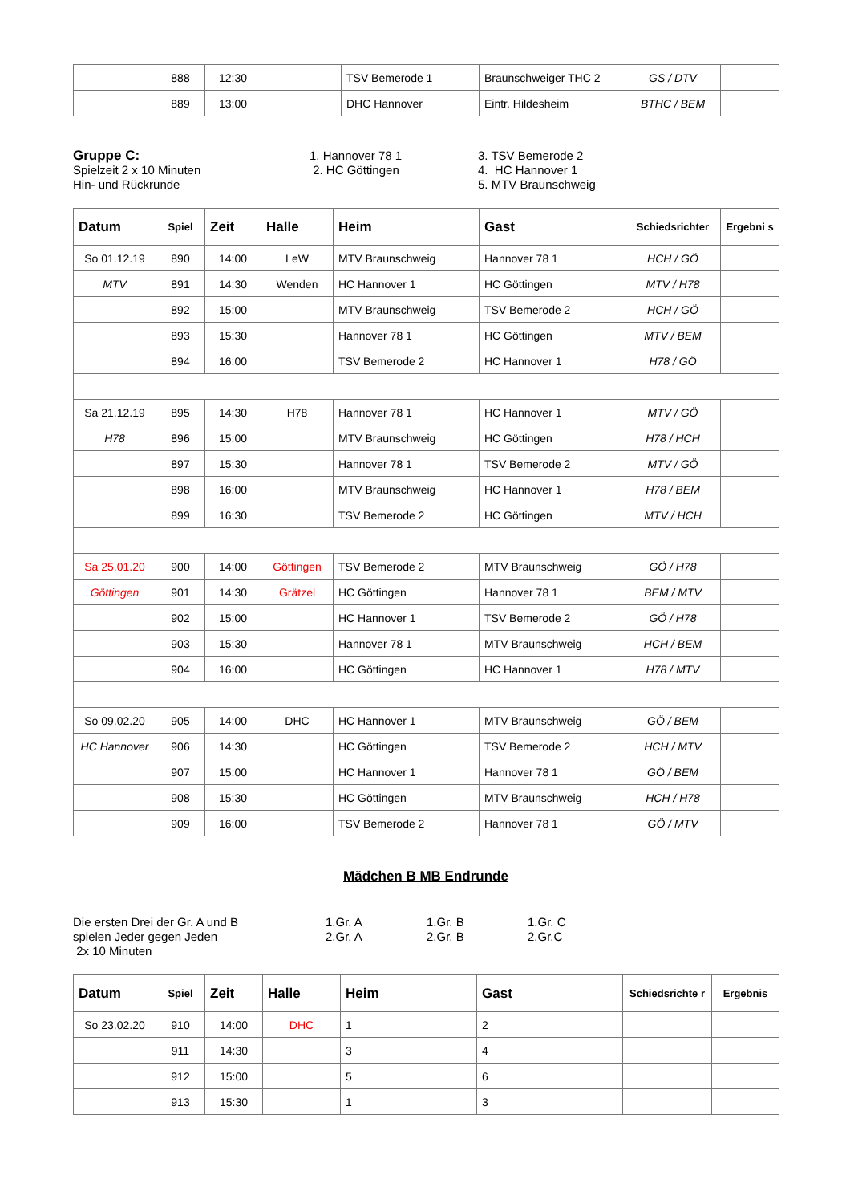| | 888 | 12:30 | | TSV Bemerode 1 | Braunschweiger THC 2 | GS / DTV | |
| | 889 | 13:00 | | DHC Hannover | Eintr. Hildesheim | BTHC / BEM | |
Gruppe C:
Spielzeit 2 x 10 Minuten
Hin- und Rückrunde
1. Hannover 78 1
2. HC Göttingen
3. TSV Bemerode 2
4. HC Hannover 1
5. MTV Braunschweig
| Datum | Spiel | Zeit | Halle | Heim | Gast | Schiedsrichter | Ergebni s |
| --- | --- | --- | --- | --- | --- | --- | --- |
| So 01.12.19 | 890 | 14:00 | LeW | MTV Braunschweig | Hannover 78 1 | HCH / GÖ | |
| MTV | 891 | 14:30 | Wenden | HC Hannover 1 | HC Göttingen | MTV / H78 | |
| | 892 | 15:00 | | MTV Braunschweig | TSV Bemerode 2 | HCH / GÖ | |
| | 893 | 15:30 | | Hannover 78 1 | HC Göttingen | MTV / BEM | |
| | 894 | 16:00 | | TSV Bemerode 2 | HC Hannover 1 | H78 / GÖ | |
| Sa 21.12.19 | 895 | 14:30 | H78 | Hannover 78 1 | HC Hannover 1 | MTV / GÖ | |
| H78 | 896 | 15:00 | | MTV Braunschweig | HC Göttingen | H78 / HCH | |
| | 897 | 15:30 | | Hannover 78 1 | TSV Bemerode 2 | MTV / GÖ | |
| | 898 | 16:00 | | MTV Braunschweig | HC Hannover 1 | H78 / BEM | |
| | 899 | 16:30 | | TSV Bemerode 2 | HC Göttingen | MTV / HCH | |
| Sa 25.01.20 | 900 | 14:00 | Göttingen | TSV Bemerode 2 | MTV Braunschweig | GÖ / H78 | |
| Göttingen | 901 | 14:30 | Grätzel | HC Göttingen | Hannover 78 1 | BEM / MTV | |
| | 902 | 15:00 | | HC Hannover 1 | TSV Bemerode 2 | GÖ / H78 | |
| | 903 | 15:30 | | Hannover 78 1 | MTV Braunschweig | HCH / BEM | |
| | 904 | 16:00 | | HC Göttingen | HC Hannover 1 | H78 / MTV | |
| So 09.02.20 | 905 | 14:00 | DHC | HC Hannover 1 | MTV Braunschweig | GÖ / BEM | |
| HC Hannover | 906 | 14:30 | | HC Göttingen | TSV Bemerode 2 | HCH / MTV | |
| | 907 | 15:00 | | HC Hannover 1 | Hannover 78 1 | GÖ / BEM | |
| | 908 | 15:30 | | HC Göttingen | MTV Braunschweig | HCH / H78 | |
| | 909 | 16:00 | | TSV Bemerode 2 | Hannover 78 1 | GÖ / MTV | |
Mädchen B MB Endrunde
Die ersten Drei der Gr. A und B
spielen Jeder gegen Jeden
2x 10 Minuten
1.Gr. A
2.Gr. A
1.Gr. B
2.Gr. B
1.Gr. C
2.Gr.C
| Datum | Spiel | Zeit | Halle | Heim | Gast | Schiedsrichte r | Ergebnis |
| --- | --- | --- | --- | --- | --- | --- | --- |
| So 23.02.20 | 910 | 14:00 | DHC | 1 | 2 | | |
| | 911 | 14:30 | | 3 | 4 | | |
| | 912 | 15:00 | | 5 | 6 | | |
| | 913 | 15:30 | | 1 | 3 | | |